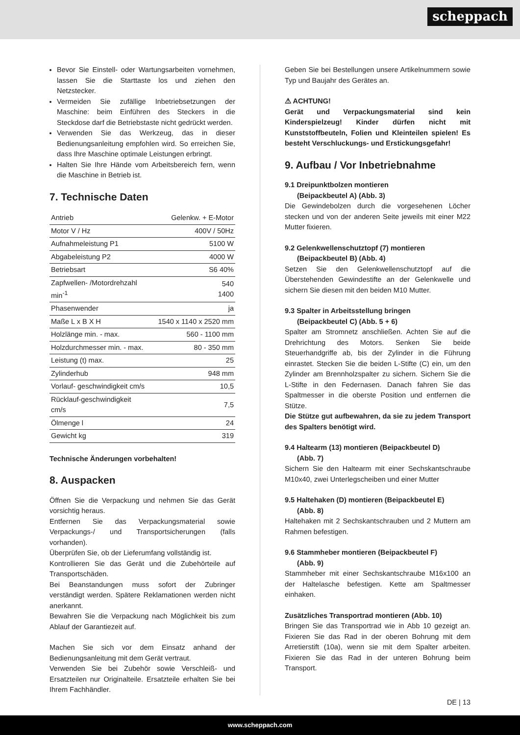scheppach
Bevor Sie Einstell- oder Wartungsarbeiten vornehmen, lassen Sie die Starttaste los und ziehen den Netzstecker.
Vermeiden Sie zufällige Inbetriebsetzungen der Maschine: beim Einführen des Steckers in die Steckdose darf die Betriebstaste nicht gedrückt werden.
Verwenden Sie das Werkzeug, das in dieser Bedienungsanleitung empfohlen wird. So erreichen Sie, dass Ihre Maschine optimale Leistungen erbringt.
Halten Sie Ihre Hände vom Arbeitsbereich fern, wenn die Maschine in Betrieb ist.
7. Technische Daten
| Antrieb | Gelenkw. + E-Motor |
| Motor V / Hz | 400V / 50Hz |
| Aufnahmeleistung P1 | 5100 W |
| Abgabeleistung P2 | 4000 W |
| Betriebsart | S6 40% |
| Zapfwellen- /Motordrehzahl min<sup>-1</sup> | 540 1400 |
| Phasenwender | ja |
| Maße L x B X H | 1540 x 1140 x 2520 mm |
| Holzlänge min. - max. | 560 - 1100 mm |
| Holzdurchmesser min. - max. | 80 - 350 mm |
| Leistung (t) max. | 25 |
| Zylinderhub | 948 mm |
| Vorlauf- geschwindigkeit cm/s | 10,5 |
| Rücklauf-geschwindigkeit cm/s | 7,5 |
| Ölmenge l | 24 |
| Gewicht kg | 319 |
Technische Änderungen vorbehalten!
8. Auspacken
Öffnen Sie die Verpackung und nehmen Sie das Gerät vorsichtig heraus.
Entfernen Sie das Verpackungsmaterial sowie Verpackungs-/ und Transportsicherungen (falls vorhanden).
Überprüfen Sie, ob der Lieferumfang vollständig ist.
Kontrollieren Sie das Gerät und die Zubehörteile auf Transportschäden.
Bei Beanstandungen muss sofort der Zubringer verständigt werden. Spätere Reklamationen werden nicht anerkannt.
Bewahren Sie die Verpackung nach Möglichkeit bis zum Ablauf der Garantiezeit auf.
Machen Sie sich vor dem Einsatz anhand der Bedienungsanleitung mit dem Gerät vertraut.
Verwenden Sie bei Zubehör sowie Verschleiß- und Ersatzteilen nur Originalteile. Ersatzteile erhalten Sie bei Ihrem Fachhändler.
Geben Sie bei Bestellungen unsere Artikelnummern sowie Typ und Baujahr des Gerätes an.
⚠ ACHTUNG!
Gerät und Verpackungsmaterial sind kein Kinderspielzeug! Kinder dürfen nicht mit Kunststoffbeuteln, Folien und Kleinteilen spielen! Es besteht Verschluckungs- und Erstickungsgefahr!
9. Aufbau / Vor Inbetriebnahme
9.1 Dreipunktbolzen montieren
(Beipackbeutel A) (Abb. 3)
Die Gewindebolzen durch die vorgesehenen Löcher stecken und von der anderen Seite jeweils mit einer M22 Mutter fixieren.
9.2 Gelenkwellenschutztopf (7) montieren
(Beipackbeutel B) (Abb. 4)
Setzen Sie den Gelenkwellenschutztopf auf die Überstehenden Gewindestifte an der Gelenkwelle und sichern Sie diesen mit den beiden M10 Mutter.
9.3 Spalter in Arbeitsstellung bringen
(Beipackbeutel C) (Abb. 5 + 6)
Spalter am Stromnetz anschließen. Achten Sie auf die Drehrichtung des Motors. Senken Sie beide Steuerhandgriffe ab, bis der Zylinder in die Führung einrastet. Stecken Sie die beiden L-Stifte (C) ein, um den Zylinder am Brennholzspalter zu sichern. Sichern Sie die L-Stifte in den Federnasen. Danach fahren Sie das Spaltmesser in die oberste Position und entfernen die Stütze.
Die Stütze gut aufbewahren, da sie zu jedem Transport des Spalters benötigt wird.
9.4 Haltearm (13) montieren (Beipackbeutel D)
(Abb. 7)
Sichern Sie den Haltearm mit einer Sechskantschraube M10x40, zwei Unterlegscheiben und einer Mutter
9.5 Haltehaken (D) montieren (Beipackbeutel E)
(Abb. 8)
Haltehaken mit 2 Sechskantschrauben und 2 Muttern am Rahmen befestigen.
9.6 Stammheber montieren (Beipackbeutel F)
(Abb. 9)
Stammheber mit einer Sechskantschraube M16x100 an der Haltelasche befestigen. Kette am Spaltmesser einhaken.
Zusätzliches Transportrad montieren (Abb. 10)
Bringen Sie das Transportrad wie in Abb 10 gezeigt an. Fixieren Sie das Rad in der oberen Bohrung mit dem Arretierstift (10a), wenn sie mit dem Spalter arbeiten. Fixieren Sie das Rad in der unteren Bohrung beim Transport.
DE | 13
www.scheppach.com